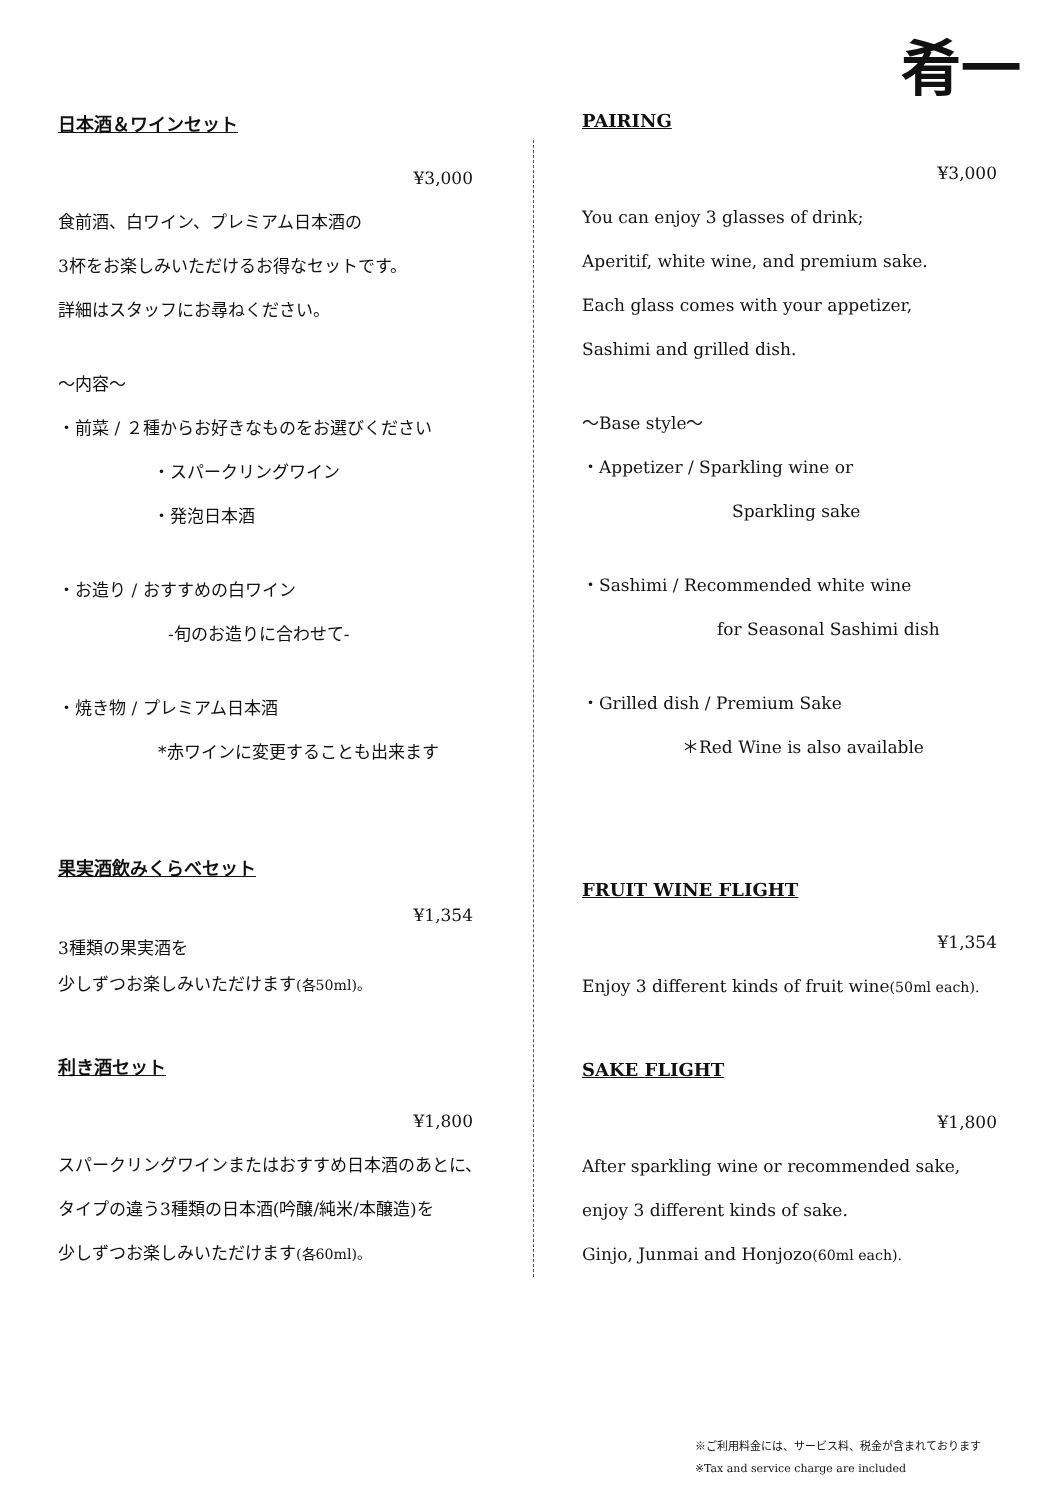肴一
日本酒＆ワインセット
¥3,000
食前酒、白ワイン、プレミアム日本酒の
3杯をお楽しみいただけるお得なセットです。
詳細はスタッフにお尋ねください。
～内容～
・前菜 / ２種からお好きなものをお選びください
・スパークリングワイン
・発泡日本酒
・お造り / おすすめの白ワイン
-旬のお造りに合わせて-
・焼き物 / プレミアム日本酒
*赤ワインに変更することも出来ます
果実酒飲みくらべセット
¥1,354
3種類の果実酒を
少しずつお楽しみいただけます(各50ml)。
利き酒セット
¥1,800
スパークリングワインまたはおすすめ日本酒のあとに、
タイプの違う3種類の日本酒(吟醸/純米/本醸造)を
少しずつお楽しみいただけます(各60ml)。
PAIRING
¥3,000
You can enjoy 3 glasses of drink;
Aperitif, white wine, and premium sake.
Each glass comes with your appetizer,
Sashimi and grilled dish.
～Base style～
・Appetizer / Sparkling wine or
Sparkling sake
・Sashimi / Recommended white wine
for Seasonal Sashimi dish
・Grilled dish / Premium Sake
＊Red Wine is also available
FRUIT WINE FLIGHT
¥1,354
Enjoy 3 different kinds of fruit wine(50ml each).
SAKE FLIGHT
¥1,800
After sparkling wine or recommended sake,
enjoy 3 different kinds of sake.
Ginjo, Junmai and Honjozo(60ml each).
※ご利用料金には、サービス料、税金が含まれております
※Tax and service charge are included